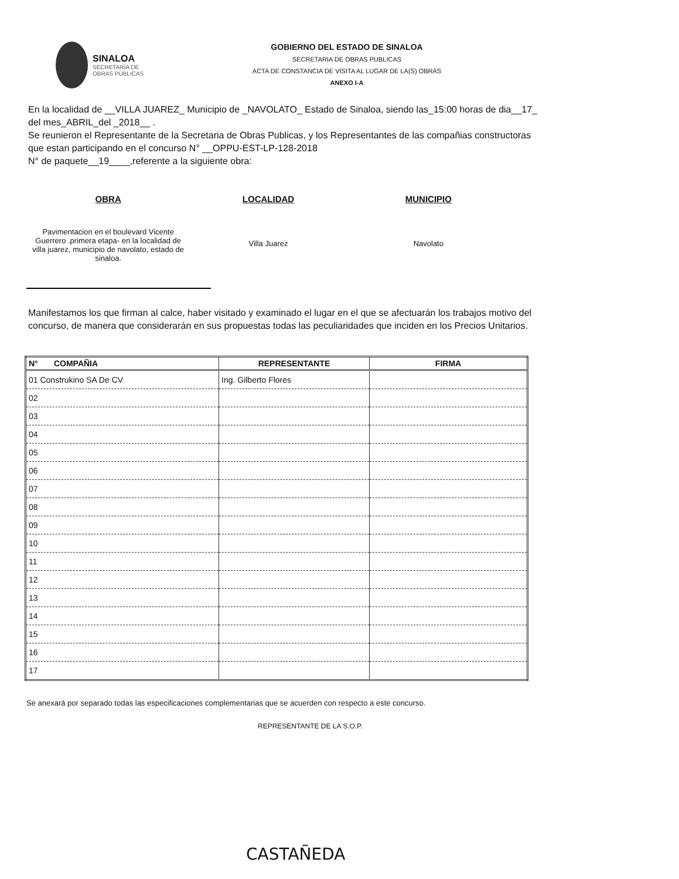SINALOA
SECRETARÍA DE
OBRAS PÚBLICAS
GOBIERNO DEL ESTADO DE SINALOA
SECRETARIA DE OBRAS PUBLICAS
ACTA DE CONSTANCIA DE VISITA AL LUGAR DE LA(S) OBRAS
ANEXO I-A
En la localidad de __VILLA JUAREZ_ Municipio de _NAVOLATO_ Estado de Sinaloa, siendo las_15:00 horas de dia__17_ del mes_ABRIL_del _2018__ .
Se reunieron el Representante de la Secretaria de Obras Publicas, y los Representantes de las compañias constructoras que estan participando en el concurso N° __OPPU-EST-LP-128-2018
N° de paquete__19____,referente a la siguiente obra:
OBRA
Pavimentacion en el boulevard Vicente Guerrero .primera etapa- en la localidad de villa juarez, municipio de navolato, estado de sinaloa.
LOCALIDAD
Villa Juarez
MUNICIPIO
Navolato
Manifestamos los que firman al calce, haber visitado y examinado el lugar en el que se afectuarán los trabajos motivo del concurso, de manera que considerarán en sus propuestas todas las peculiaridades que inciden en los Precios Unitarios.
| N° COMPAÑIA | REPRESENTANTE | FIRMA |
| --- | --- | --- |
| 01 Construkino SA De CV | Ing. Gilberto Flores | |
| 02 | | |
| 03 | | |
| 04 | | |
| 05 | | |
| 06 | | |
| 07 | | |
| 08 | | |
| 09 | | |
| 10 | | |
| 11 | | |
| 12 | | |
| 13 | | |
| 14 | | |
| 15 | | |
| 16 | | |
| 17 | | |
Se anexará por separado todas las especificaciones complementarias que se acuerden con respecto a este concurso.
REPRESENTANTE DE LA S.O.P.
CASTAÑEDA